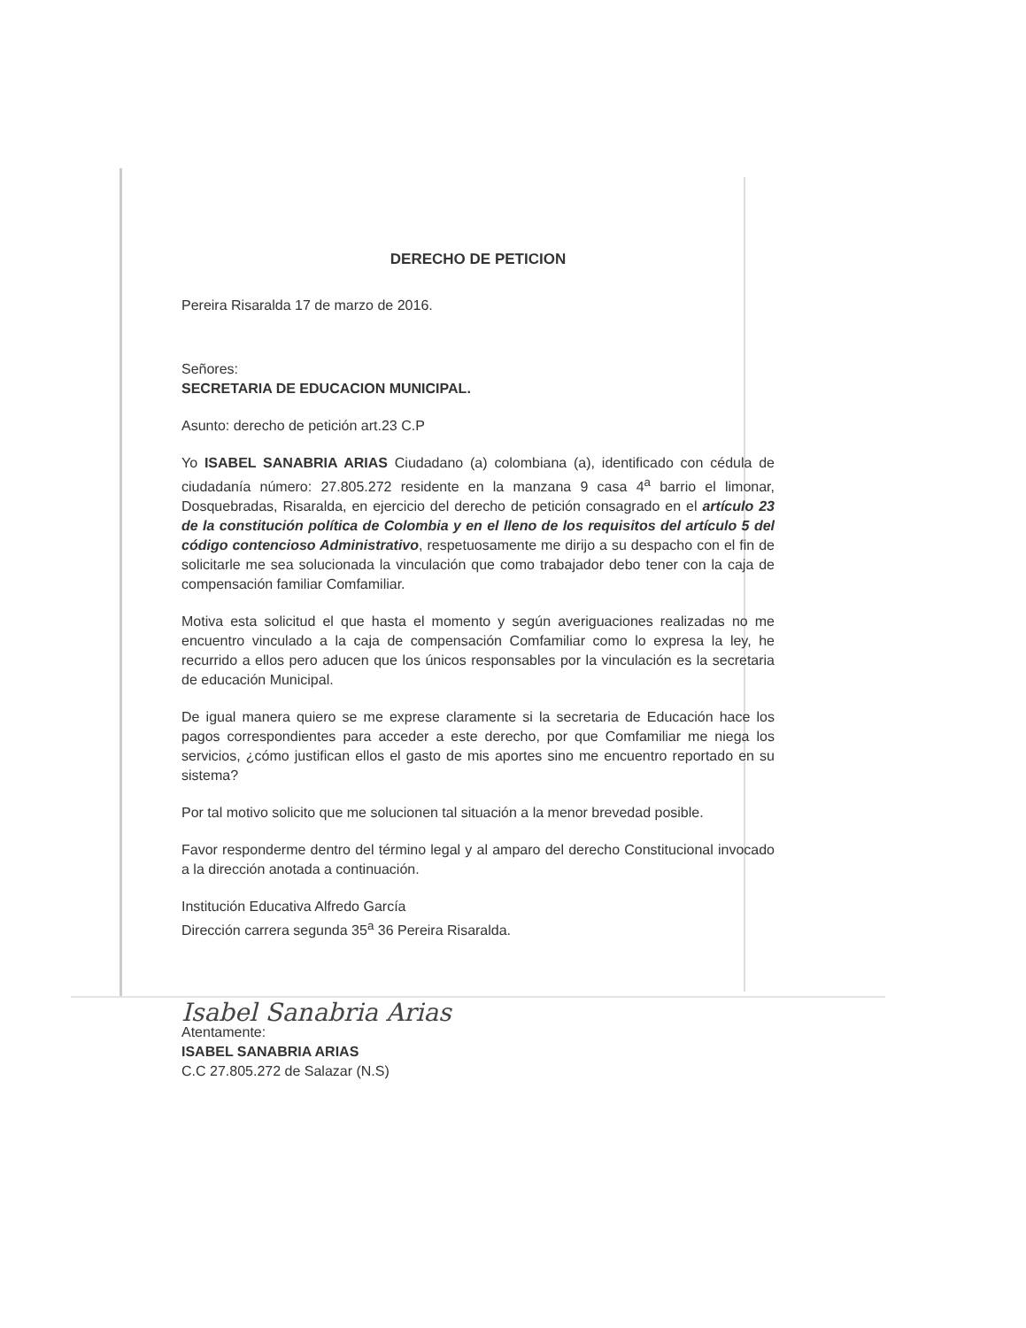DERECHO DE PETICION
Pereira Risaralda 17 de marzo de 2016.
Señores:
SECRETARIA DE EDUCACION MUNICIPAL.
Asunto: derecho de petición art.23 C.P
Yo ISABEL SANABRIA ARIAS Ciudadano (a) colombiana (a), identificado con cédula de ciudadanía número: 27.805.272 residente en la manzana 9 casa 4<sup>a</sup> barrio el limonar, Dosquebradas, Risaralda, en ejercicio del derecho de petición consagrado en el artículo 23 de la constitución política de Colombia y en el lleno de los requisitos del artículo 5 del código contencioso Administrativo, respetuosamente me dirijo a su despacho con el fin de solicitarle me sea solucionada la vinculación que como trabajador debo tener con la caja de compensación familiar Comfamiliar.
Motiva esta solicitud el que hasta el momento y según averiguaciones realizadas no me encuentro vinculado a la caja de compensación Comfamiliar como lo expresa la ley, he recurrido a ellos pero aducen que los únicos responsables por la vinculación es la secretaria de educación Municipal.
De igual manera quiero se me exprese claramente si la secretaria de Educación hace los pagos correspondientes para acceder a este derecho, por que Comfamiliar me niega los servicios, ¿cómo justifican ellos el gasto de mis aportes sino me encuentro reportado en su sistema?
Por tal motivo solicito que me solucionen tal situación a la menor brevedad posible.
Favor responderme dentro del término legal y al amparo del derecho Constitucional invocado a la dirección anotada a continuación.
Institución Educativa Alfredo García
Dirección carrera segunda 35<sup>a</sup> 36 Pereira Risaralda.
Isabel Sanabria Arias
Atentamente:
ISABEL SANABRIA ARIAS
C.C 27.805.272 de Salazar (N.S)